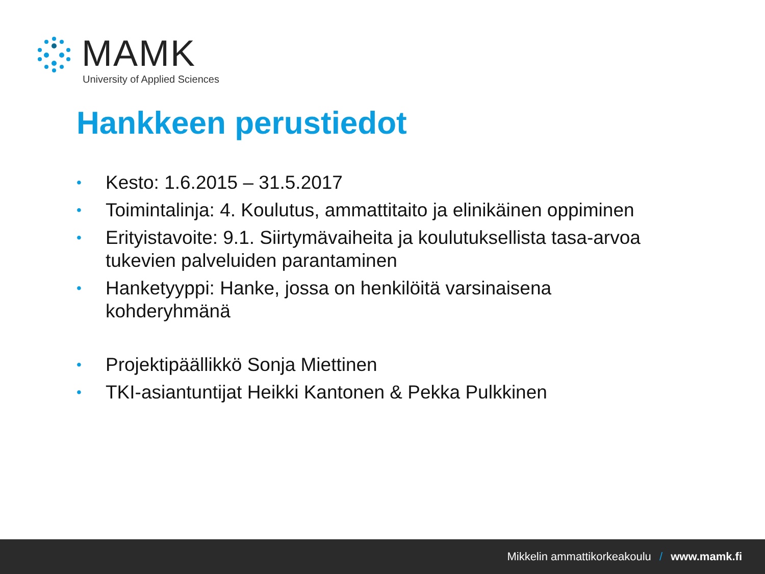MAMK
University of Applied Sciences
Hankkeen perustiedot
• Kesto: 1.6.2015 – 31.5.2017
• Toimintalinja: 4. Koulutus, ammattitaito ja elinikäinen oppiminen
• Erityistavoite: 9.1. Siirtymävaiheita ja koulutuksellista tasa-arvoa tukevien palveluiden parantaminen
• Hanketyyppi: Hanke, jossa on henkilöitä varsinaisena kohderyhmänä
• Projektipäällikkö Sonja Miettinen
• TKI-asiantuntijat Heikki Kantonen & Pekka Pulkkinen
Mikkelin ammattikorkeakoulu / www.mamk.fi